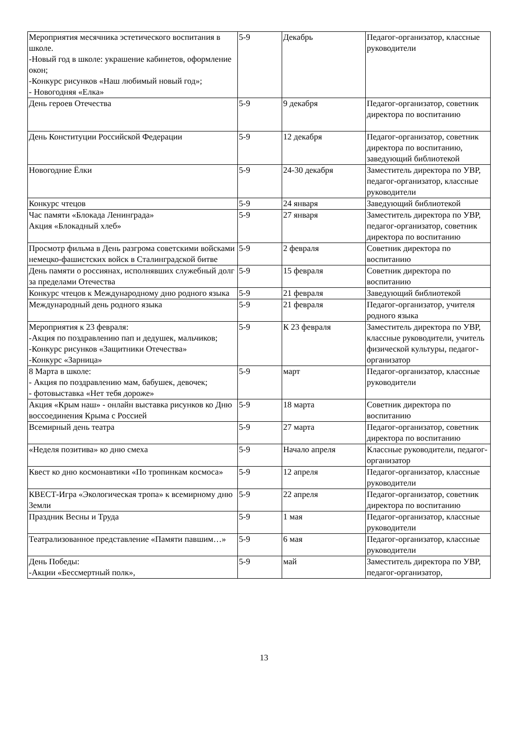| Мероприятия месячника эстетического воспитания в школе. -Новый год в школе: украшение кабинетов, оформление окон; -Конкурс рисунков «Наш любимый новый год»; - Новогодняя «Елка» | 5-9 | Декабрь | Педагог-организатор, классные руководители |
| День героев Отечества | 5-9 | 9 декабря | Педагог-организатор, советник директора по воспитанию |
| День Конституции Российской Федерации | 5-9 | 12 декабря | Педагог-организатор, советник директора по воспитанию, заведующий библиотекой |
| Новогодние Ёлки | 5-9 | 24-30 декабря | Заместитель директора по УВР, педагог-организатор, классные руководители |
| Конкурс чтецов | 5-9 | 24 января | Заведующий библиотекой |
| Час памяти «Блокада Ленинграда» Акция «Блокадный хлеб» | 5-9 | 27 января | Заместитель директора по УВР, педагог-организатор, советник директора по воспитанию |
| Просмотр фильма в День разгрома советскими войсками немецко-фашистских войск в Сталинградской битве | 5-9 | 2 февраля | Советник директора по воспитанию |
| День памяти о россиянах, исполнявших служебный долг за пределами Отечества | 5-9 | 15 февраля | Советник директора по воспитанию |
| Конкурс чтецов к Международному дню родного языка | 5-9 | 21 февраля | Заведующий библиотекой |
| Международный день родного языка | 5-9 | 21 февраля | Педагог-организатор, учителя родного языка |
| Мероприятия к 23 февраля: -Акция по поздравлению пап и дедушек, мальчиков; -Конкурс рисунков «Защитники Отечества» -Конкурс «Зарница» | 5-9 | К 23 февраля | Заместитель директора по УВР, классные руководители, учитель физической культуры, педагог-организатор |
| 8 Марта в школе: - Акция по поздравлению мам, бабушек, девочек; - фотовыставка «Нет тебя дороже» | 5-9 | март | Педагог-организатор, классные руководители |
| Акция «Крым наш» - онлайн выставка рисунков ко Дню воссоединения Крыма с Россией | 5-9 | 18 марта | Советник директора по воспитанию |
| Всемирный день театра | 5-9 | 27 марта | Педагог-организатор, советник директора по воспитанию |
| «Неделя позитива» ко дню смеха | 5-9 | Начало апреля | Классные руководители, педагог-организатор |
| Квест ко дню космонавтики «По тропинкам космоса» | 5-9 | 12 апреля | Педагог-организатор, классные руководители |
| КВЕСТ-Игра «Экологическая тропа» к всемирному дню Земли | 5-9 | 22 апреля | Педагог-организатор, советник директора по воспитанию |
| Праздник Весны и Труда | 5-9 | 1 мая | Педагог-организатор, классные руководители |
| Театрализованное представление «Памяти павшим…» | 5-9 | 6 мая | Педагог-организатор, классные руководители |
| День Победы: -Акции «Бессмертный полк», | 5-9 | май | Заместитель директора по УВР, педагог-организатор, |
13